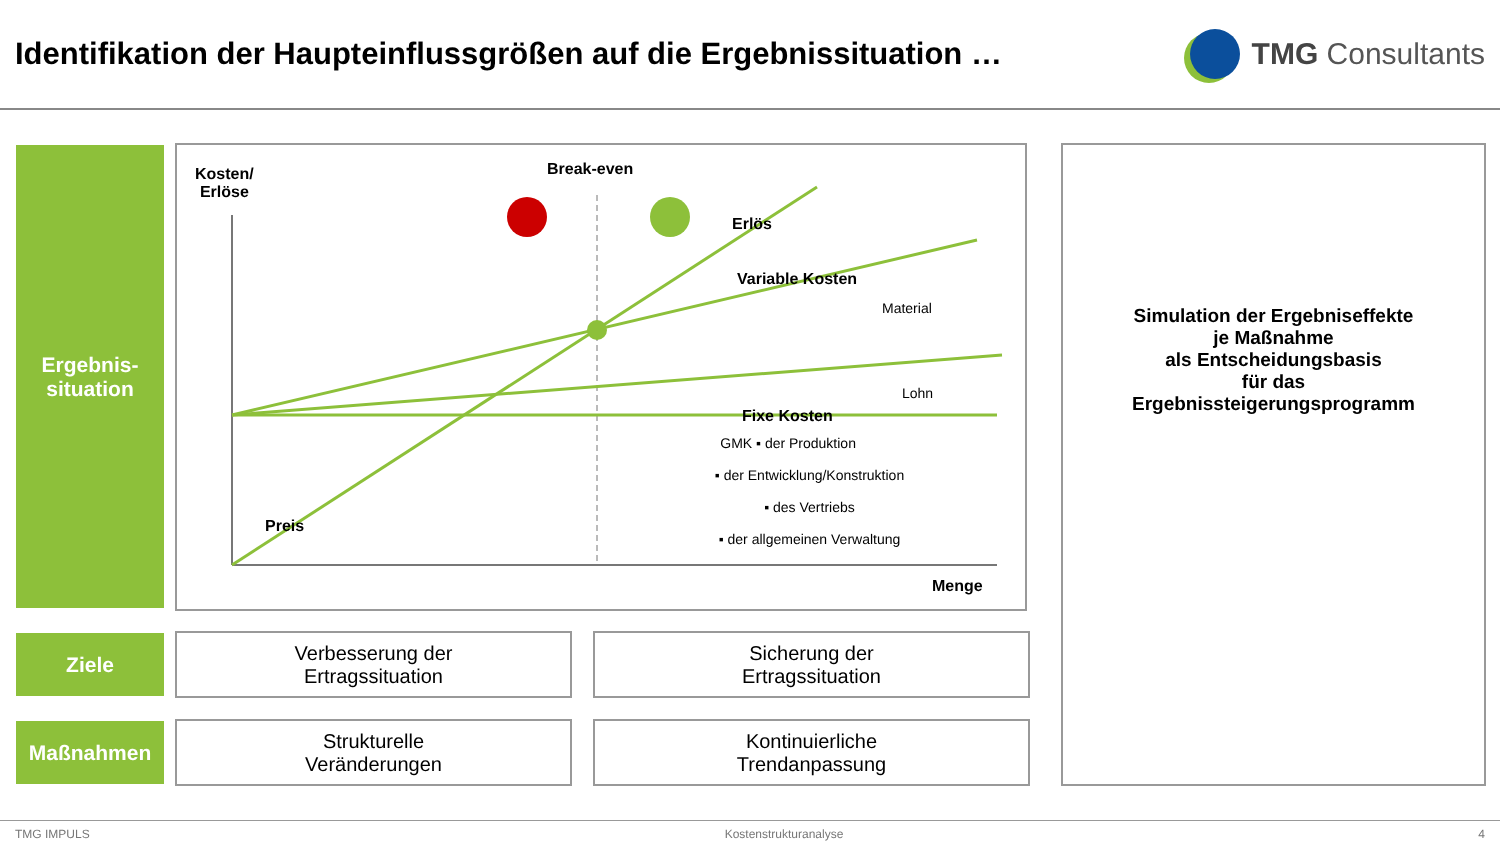Identifikation der Haupteinflussgrößen auf die Ergebnissituation …
TMG Consultants
Ergebnis-
situation
Ziele
Maßnahmen
Kosten/
Erlöse
Break-even
Erlös
Variable Kosten
Material
Lohn
Fixe Kosten
GMK ▪ der Produktion
▪ der Entwicklung/Konstruktion
▪ des Vertriebs
▪ der allgemeinen Verwaltung
Preis
Menge
Verbesserung der
Ertragssituation
Sicherung der
Ertragssituation
Strukturelle
Veränderungen
Kontinuierliche
Trendanpassung
Simulation der Ergebniseffekte
je Maßnahme
als Entscheidungsbasis
für das
Ergebnissteigerungsprogramm
TMG IMPULS Kostenstrukturanalyse 4